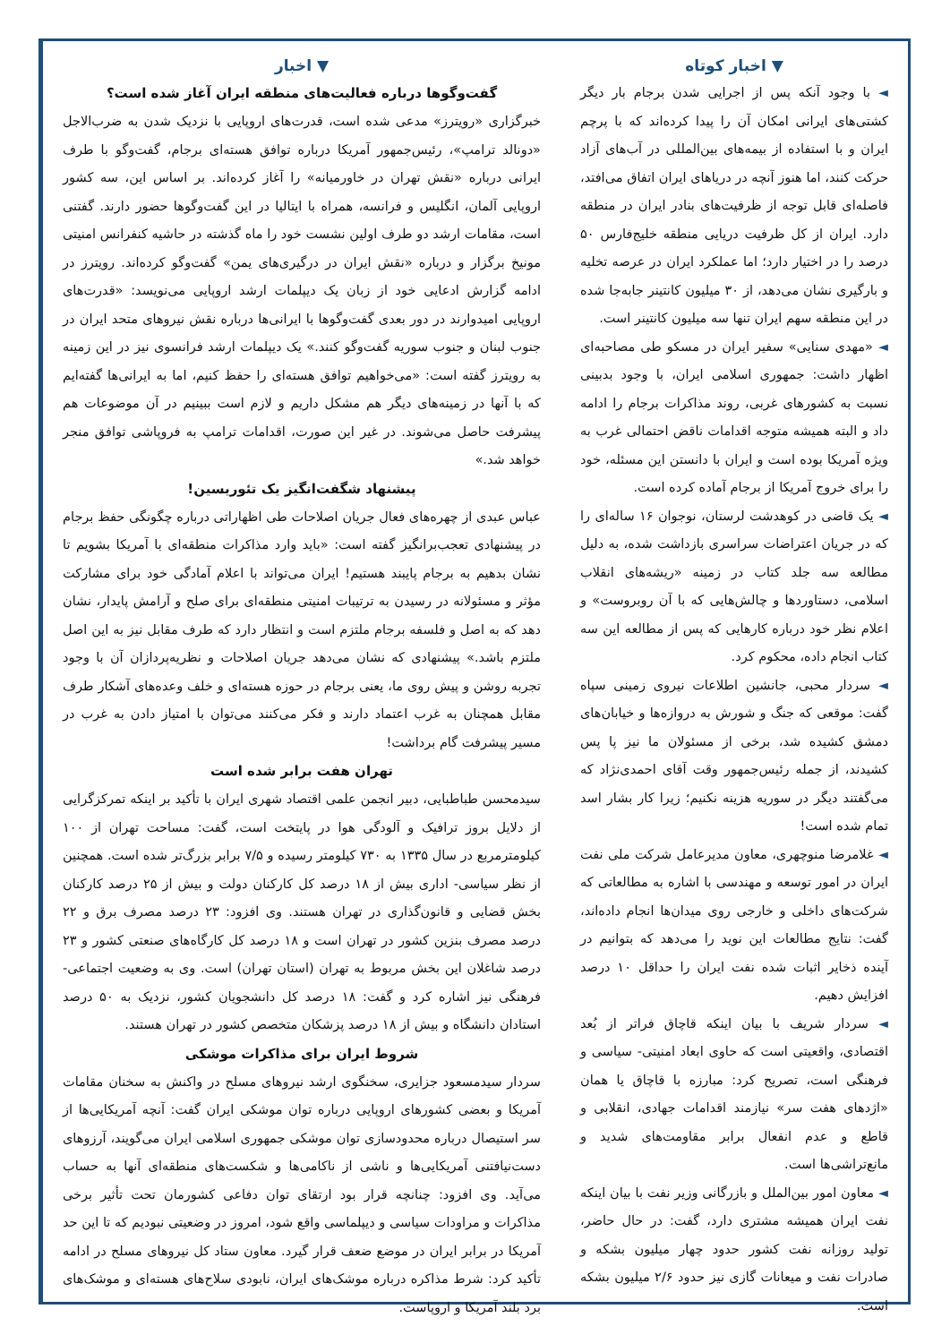▼ اخبار
گفت‌وگوها درباره فعالیت‌های منطقه ایران آغاز شده است؟
خبرگزاری «رویترز» مدعی شده است، قدرت‌های اروپایی با نزدیک شدن به ضرب‌الاجل «دونالد ترامپ»، رئیس‌جمهور آمریکا درباره توافق هسته‌ای برجام، گفت‌وگو با طرف ایرانی درباره «نقش تهران در خاورمیانه» را آغاز کرده‌اند. بر اساس این، سه کشور اروپایی آلمان، انگلیس و فرانسه، همراه با ایتالیا در این گفت‌وگوها حضور دارند. گفتنی است، مقامات ارشد دو طرف اولین نشست خود را ماه گذشته در حاشیه کنفرانس امنیتی مونیخ برگزار و درباره «نقش ایران در درگیری‌های یمن» گفت‌وگو کرده‌اند. رویترز در ادامه گزارش ادعایی خود از زبان یک دیپلمات ارشد اروپایی می‌نویسد: «قدرت‌های اروپایی امیدوارند در دور بعدی گفت‌وگوها با ایرانی‌ها درباره نقش نیروهای متحد ایران در جنوب لبنان و جنوب سوریه گفت‌وگو کنند.» یک دیپلمات ارشد فرانسوی نیز در این زمینه به رویترز گفته است: «می‌خواهیم توافق هسته‌ای را حفظ کنیم، اما به ایرانی‌ها گفته‌ایم که با آنها در زمینه‌های دیگر هم مشکل داریم و لازم است ببینیم در آن موضوعات هم پیشرفت حاصل می‌شوند. در غیر این صورت، اقدامات ترامپ به فروپاشی توافق منجر خواهد شد.»
پیشنهاد شگفت‌انگیز یک تئوریسین!
عباس عبدی از چهره‌های فعال جریان اصلاحات طی اظهاراتی درباره چگونگی حفظ برجام در پیشنهادی تعجب‌برانگیز گفته است: «باید وارد مذاکرات منطقه‌ای با آمریکا بشویم تا نشان بدهیم به برجام پایبند هستیم! ایران می‌تواند با اعلام آمادگی خود برای مشارکت مؤثر و مسئولانه در رسیدن به ترتیبات امنیتی منطقه‌ای برای صلح و آرامش پایدار، نشان دهد که به اصل و فلسفه برجام ملتزم است و انتظار دارد که طرف مقابل نیز به این اصل ملتزم باشد.» پیشنهادی که نشان می‌دهد جریان اصلاحات و نظریه‌پردازان آن با وجود تجربه روشن و پیش روی ما، یعنی برجام در حوزه هسته‌ای و خلف وعده‌های آشکار طرف مقابل همچنان به غرب اعتماد دارند و فکر می‌کنند می‌توان با امتیاز دادن به غرب در مسیر پیشرفت گام برداشت!
تهران هفت برابر شده است
سیدمحسن طباطبایی، دبیر انجمن علمی اقتصاد شهری ایران با تأکید بر اینکه تمرکزگرایی از دلایل بروز ترافیک و آلودگی هوا در پایتخت است، گفت: مساحت تهران از ۱۰۰ کیلومترمربع در سال ۱۳۳۵ به ۷۳۰ کیلومتر رسیده و ۷/۵ برابر بزرگ‌تر شده است. همچنین از نظر سیاسی- اداری بیش از ۱۸ درصد کل کارکنان دولت و بیش از ۲۵ درصد کارکنان بخش قضایی و قانون‌گذاری در تهران هستند. وی افزود: ۲۳ درصد مصرف برق و ۲۲ درصد مصرف بنزین کشور در تهران است و ۱۸ درصد کل کارگاه‌های صنعتی کشور و ۲۳ درصد شاغلان این بخش مربوط به تهران (استان تهران) است. وی به وضعیت اجتماعی- فرهنگی نیز اشاره کرد و گفت: ۱۸ درصد کل دانشجویان کشور، نزدیک به ۵۰ درصد استادان دانشگاه و بیش از ۱۸ درصد پزشکان متخصص کشور در تهران هستند.
شروط ایران برای مذاکرات موشکی
سردار سیدمسعود جزایری، سخنگوی ارشد نیروهای مسلح در واکنش به سخنان مقامات آمریکا و بعضی کشورهای اروپایی درباره توان موشکی ایران گفت: آنچه آمریکایی‌ها از سر استیصال درباره محدودسازی توان موشکی جمهوری اسلامی ایران می‌گویند، آرزوهای دست‌نیافتنی آمریکایی‌ها و ناشی از ناکامی‌ها و شکست‌های منطقه‌ای آنها به حساب می‌آید. وی افزود: چنانچه قرار بود ارتقای توان دفاعی کشورمان تحت تأثیر برخی مذاکرات و مراودات سیاسی و دیپلماسی واقع شود، امروز در وضعیتی نبودیم که تا این حد آمریکا در برابر ایران در موضع ضعف قرار گیرد. معاون ستاد کل نیروهای مسلح در ادامه تأکید کرد: شرط مذاکره درباره موشک‌های ایران، نابودی سلاح‌های هسته‌ای و موشک‌های برد بلند آمریکا و اروپاست.
▼ اخبار کوتاه
◄ با وجود آنکه پس از اجرایی شدن برجام بار دیگر کشتی‌های ایرانی امکان آن را پیدا کرده‌اند که با پرچم ایران و با استفاده از بیمه‌های بین‌المللی در آب‌های آزاد حرکت کنند، اما هنوز آنچه در دریاهای ایران اتفاق می‌افتد، فاصله‌ای قابل توجه از ظرفیت‌های بنادر ایران در منطقه دارد. ایران از کل ظرفیت دریایی منطقه خلیج‌فارس ۵۰ درصد را در اختیار دارد؛ اما عملکرد ایران در عرصه تخلیه و بارگیری نشان می‌دهد، از ۳۰ میلیون کانتینر جابه‌جا شده در این منطقه سهم ایران تنها سه میلیون کانتینر است.
◄ «مهدی سنایی» سفیر ایران در مسکو طی مصاحبه‌ای اظهار داشت: جمهوری اسلامی ایران، با وجود بدبینی نسبت به کشورهای غربی، روند مذاکرات برجام را ادامه داد و البته همیشه متوجه اقدامات ناقض احتمالی غرب به ویژه آمریکا بوده است و ایران با دانستن این مسئله، خود را برای خروج آمریکا از برجام آماده کرده است.
◄ یک قاضی در کوهدشت لرستان، نوجوان ۱۶ ساله‌ای را که در جریان اعتراضات سراسری بازداشت شده، به دلیل مطالعه سه جلد کتاب در زمینه «ریشه‌های انقلاب اسلامی، دستاوردها و چالش‌هایی که با آن روبروست» و اعلام نظر خود درباره کارهایی که پس از مطالعه این سه کتاب انجام داده، محکوم کرد.
◄ سردار محبی، جانشین اطلاعات نیروی زمینی سپاه گفت: موقعی که جنگ و شورش به دروازه‌ها و خیابان‌های دمشق کشیده شد، برخی از مسئولان ما نیز پا پس کشیدند، از جمله رئیس‌جمهور وقت آقای احمدی‌نژاد که می‌گفتند دیگر در سوریه هزینه نکنیم؛ زیرا کار بشار اسد تمام شده است!
◄ غلامرضا منوچهری، معاون مدیرعامل شرکت ملی نفت ایران در امور توسعه و مهندسی با اشاره به مطالعاتی که شرکت‌های داخلی و خارجی روی میدان‌ها انجام داده‌اند، گفت: نتایج مطالعات این نوید را می‌دهد که بتوانیم در آینده ذخایر اثبات شده نفت ایران را حداقل ۱۰ درصد افزایش دهیم.
◄ سردار شریف با بیان اینکه قاچاق فراتر از بُعد اقتصادی، واقعیتی است که حاوی ابعاد امنیتی- سیاسی و فرهنگی است، تصریح کرد: مبارزه با قاچاق یا همان «اژدهای هفت سر» نیازمند اقدامات جهادی، انقلابی و قاطع و عدم انفعال برابر مقاومت‌های شدید و مانع‌تراشی‌ها است.
◄ معاون امور بین‌الملل و بازرگانی وزیر نفت با بیان اینکه نفت ایران همیشه مشتری دارد، گفت: در حال حاضر، تولید روزانه نفت کشور حدود چهار میلیون بشکه و صادرات نفت و میعانات گازی نیز حدود ۲/۶ میلیون بشکه است.